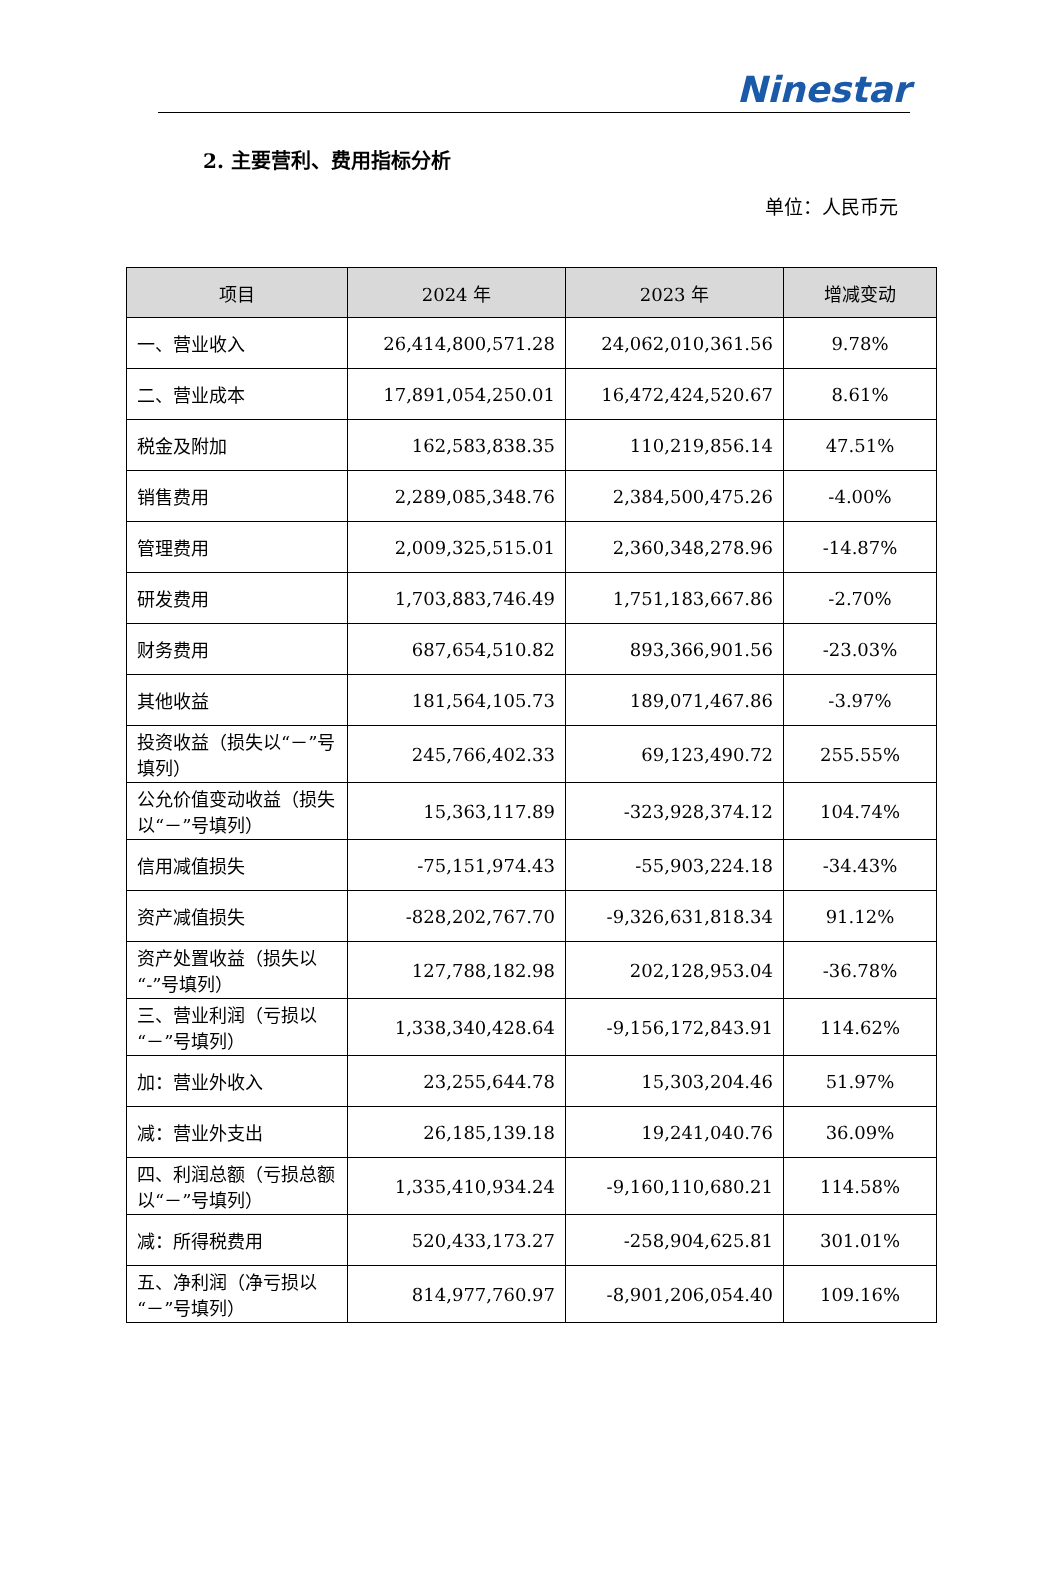Ninestar
2. 主要营利、费用指标分析
单位：人民币元
| 项目 | 2024 年 | 2023 年 | 增减变动 |
| --- | --- | --- | --- |
| 一、营业收入 | 26,414,800,571.28 | 24,062,010,361.56 | 9.78% |
| 二、营业成本 | 17,891,054,250.01 | 16,472,424,520.67 | 8.61% |
| 税金及附加 | 162,583,838.35 | 110,219,856.14 | 47.51% |
| 销售费用 | 2,289,085,348.76 | 2,384,500,475.26 | -4.00% |
| 管理费用 | 2,009,325,515.01 | 2,360,348,278.96 | -14.87% |
| 研发费用 | 1,703,883,746.49 | 1,751,183,667.86 | -2.70% |
| 财务费用 | 687,654,510.82 | 893,366,901.56 | -23.03% |
| 其他收益 | 181,564,105.73 | 189,071,467.86 | -3.97% |
| 投资收益（损失以“－”号填列） | 245,766,402.33 | 69,123,490.72 | 255.55% |
| 公允价值变动收益（损失以“－”号填列） | 15,363,117.89 | -323,928,374.12 | 104.74% |
| 信用减值损失 | -75,151,974.43 | -55,903,224.18 | -34.43% |
| 资产减值损失 | -828,202,767.70 | -9,326,631,818.34 | 91.12% |
| 资产处置收益（损失以“-”号填列） | 127,788,182.98 | 202,128,953.04 | -36.78% |
| 三、营业利润（亏损以“－”号填列） | 1,338,340,428.64 | -9,156,172,843.91 | 114.62% |
| 加：营业外收入 | 23,255,644.78 | 15,303,204.46 | 51.97% |
| 减：营业外支出 | 26,185,139.18 | 19,241,040.76 | 36.09% |
| 四、利润总额（亏损总额以“－”号填列） | 1,335,410,934.24 | -9,160,110,680.21 | 114.58% |
| 减：所得税费用 | 520,433,173.27 | -258,904,625.81 | 301.01% |
| 五、净利润（净亏损以“－”号填列） | 814,977,760.97 | -8,901,206,054.40 | 109.16% |